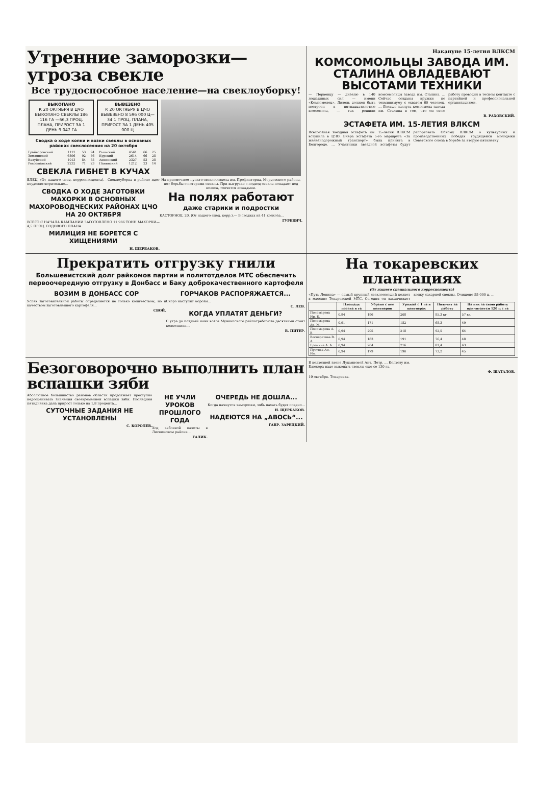Утренние заморозки—угроза свекле
Все трудоспособное население—на свеклоуборку!
ВЫКОПАНО
К 20 ОКТЯБРЯ В ЦЧО ВЫКОПАНО СВЕКЛЫ 186 116 ГА —66,3 ПРОЦ. ПЛАНА, ПРИРОСТ ЗА 1 ДЕНЬ 9 047 ГА
ВЫВЕЗЕНО
К 20 ОКТЯБРЯ В ЦЧО ВЫВЕЗЕНО 8 596 000 Ц—34 1 ПРОЦ. ПЛАНА, ПРИРОСТ ЗА 1 ДЕНЬ 405 000 Ц
Сводка о ходе копки и возки свеклы в основных районах свеклосеяния на 20 октября
| Грайворонский | 1112 | 53 | 94 | Рыльский | 4561 | 66 | 25 |
| Землянский | 6896 | 92 | 56 | Курский | 2614 | 66 | 28 |
| Валуйский | 1013 | 84 | 55 | Анненский | 2327 | 53 | 28 |
| Россошанский | 2232 | 71 | 23 | Панинский | 1212 | 23 | 14 |
СВЕКЛА ГИБНЕТ В КУЧАХ
ЕЛЕЦ. (От нашего спец. корреспондента).—Свеклоуборка в районе идет неудовлетворительно...
СВОДКА О ХОДЕ ЗАГОТОВКИ МАХОРКИ В ОСНОВНЫХ МАХОРОВОДЧЕСКИХ РАЙОНАХ ЦЧО НА 20 ОКТЯБРЯ
ВСЕГО С НАЧАЛА КАМПАНИИ ЗАГОТОВЛЕНО 11 986 ТОНН МАХОРКИ—4,5 ПРОЦ. ГОДОВОГО ПЛАНА.
МИЛИЦИЯ НЕ БОРЕТСЯ С ХИЩЕНИЯМИ
Н. ЩЕРБАКОВ.
На приемочном пункте свеклосовхоза им. Профинтерна, Мордовского района, нет борьбы с потерями свеклы. При выгрузке с подвод свекла попадает под колеса, топчется лошадьми.
На полях работают
даже старики и подростки
КАСТОРНОЕ, 20. (От нашего спец. корр.).— В сводках из 41 колхоза...
ГУРЕВИЧ.
Накануне 15-летия ВЛКСМ
КОМСОМОЛЬЦЫ ЗАВОДА ИМ. СТАЛИНА ОВЛАДЕВАЮТ ВЫСОТАМИ ТЕХНИКИ
— Первенцу — дизелю в 140 лошадиных сил — имени «Комсомолец». Дизель должен быть построен в пятнадцатилетию комсомола, — так решили комсомольцы завода им. Сталина. ... Сейчас созданы кружки по техминимуму с охватом 60 человек. ... Больше заслуга комсомола завода им. Сталина в том, что он свою работу проводил в тесном контакте с партийной и профессиональной организациями.
В. РАХОВСКИЙ.
ЭСТАФЕТА ИМ. 15-ЛЕТИЯ ВЛКСМ
Всесоюзная звездная эстафета им. 15-летия ВЛКСМ вступила в ЦЧО. Вчера эстафета 5-го маршрута «За железнодорожный транспорт» была принята в Белгороде. ... Участники звездной эстафеты будут рапортовать Обкому ВЛКСМ о культурных и производственных победах трудящейся молодежи Советского союза в борьбе за вторую пятилетку.
Прекратить отгрузку гнили
Большевистский долг райкомов партии и политотделов МТС обеспечить первоочередную отгрузку в Донбасс и Баку доброкачественного картофеля
ВОЗИМ В ДОНБАСС СОР
Успех заготовительной работы определяется не только количеством, но и качеством заготовленного картофеля...
СВОЙ.
ГОРЧАКОВ РАСПОРЯЖАЕТСЯ...
Скоро наступят морозы...
С. ЛЕВ.
КОГДА УПЛАТЯТ ДЕНЬГИ?
С утра до поздней ночи возле Мучкапского райпотребсоюза десятками стоят колхозники...
В. ПИТЕР.
На токаревских плантациях
(От нашего специального корреспондента)
«Путь Ленина» — самый крупный свеклосеющий колхоз в массиве Токаревской МТС. Сегодня он заканчивает копку сахарной свеклы. Очищено 55 000 ц. ...
| | Площадь посева в га | Убрано с нее центнеров | Урожай с 1 га в центнерах | Получит за работу | На них за свою работу причитается 120 ц с га |
| --- | --- | --- | --- | --- | --- |
| Пономарева Ир. Е. | 0,94 | 196 | 208 | 85,3 кг. | 57 кг. |
| Пономарева Ар. М. | 0,91 | 171 | 182 | 68,3 | 49 |
| Пономарева А. В. | 0,94 | 205 | 218 | 92,5 | 64 |
| Весперетова В. А. | 0,94 | 183 | 191 | 76,4 | 48 |
| Еремина А. А. | 0,94 | 204 | 216 | 81,4 | 63 |
| Пустова Ан. Ил. | 0,94 | 179 | 190 | 73,2 | 45 |
Безоговорочно выполнить план вспашки зяби
Абсолютное большинство районов области продолжает преступно недооценивать значения своевременной вспашки зяби. Последняя пятидневка дала прирост только на 1,8 процента...
СУТОЧНЫЕ ЗАДАНИЯ НЕ УСТАНОВЛЕНЫ
С. КОРОЛЕВ.
НЕ УЧЛИ УРОКОВ ПРОШЛОГО ГОДА
Ход зяблевой пахоты в Лискинском районе...
ГАЛИК.
ОЧЕРЕДЬ НЕ ДОШЛА...
Когда начнутся заморозки, зябь пахать будет поздно...
И. ЩЕРБАКОВ.
НАДЕЮТСЯ НА „АВОСЬ“...
ГАВР. ЗАРЕЦКИЙ.
В колхозной звене Лукьяновой Ант. Петр. ... Колхозу им. Блюхера надо выкопать свеклы еще со 130 га.
Ф. ШАТАЛОВ.
19 октября. Токаревка.